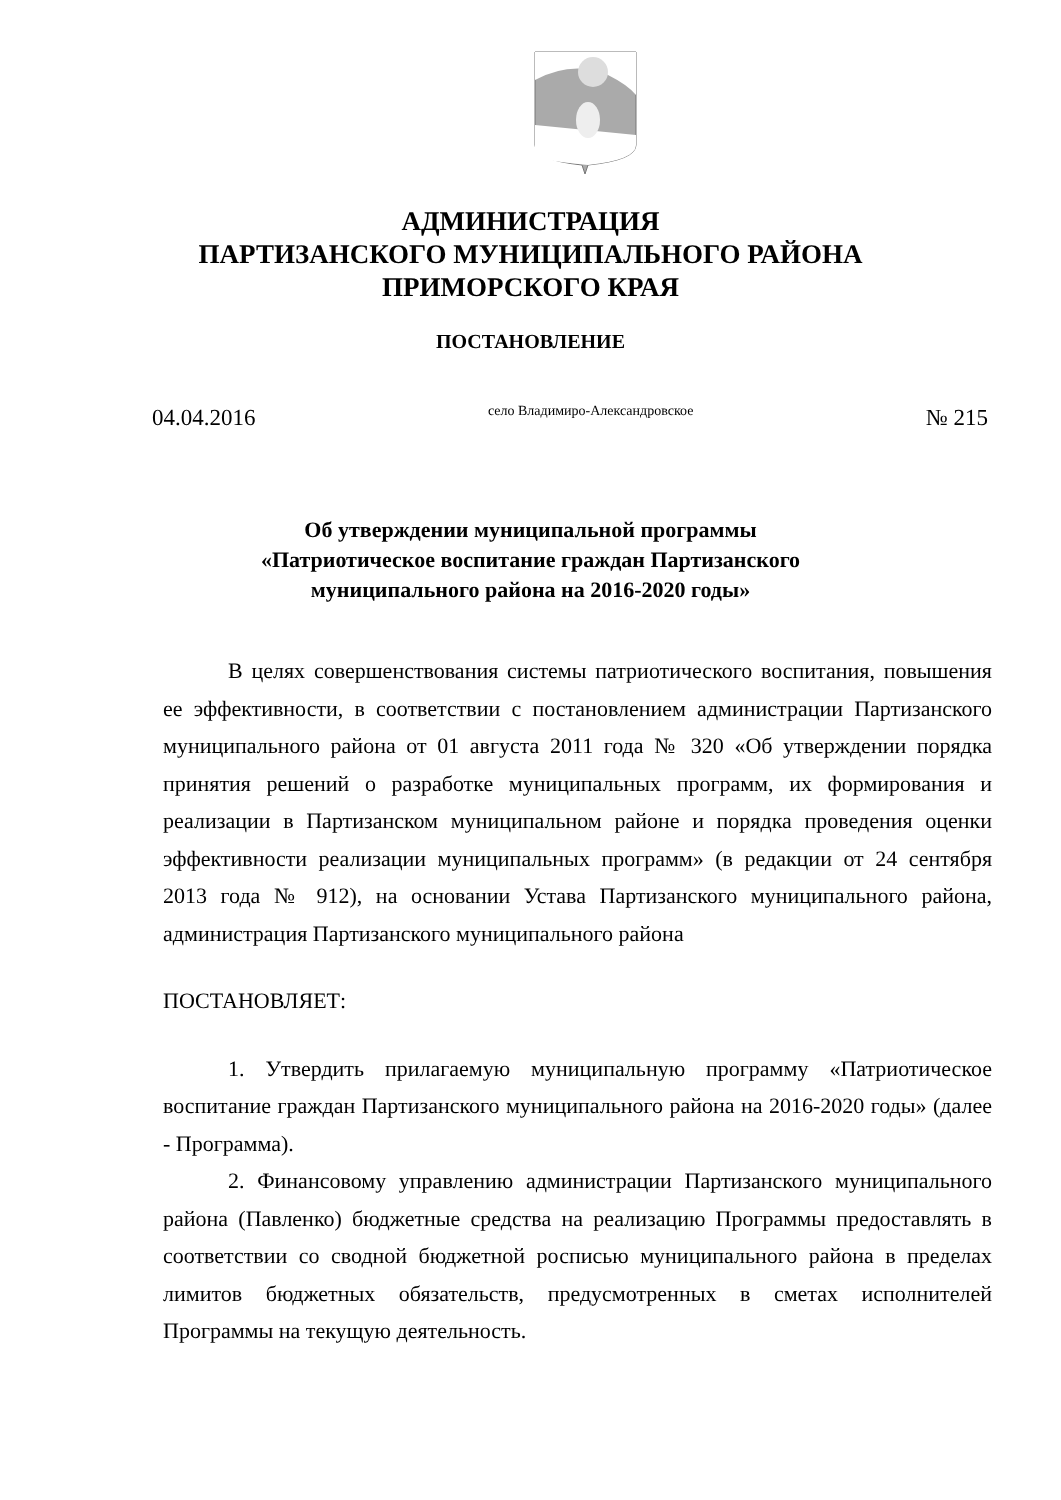АДМИНИСТРАЦИЯ
ПАРТИЗАНСКОГО МУНИЦИПАЛЬНОГО РАЙОНА
ПРИМОРСКОГО КРАЯ
ПОСТАНОВЛЕНИЕ
04.04.2016 село Владимиро-Александровское № 215
Об утверждении муниципальной программы
«Патриотическое воспитание граждан Партизанского
муниципального района на 2016-2020 годы»
В целях совершенствования системы патриотического воспитания, повышения ее эффективности, в соответствии с постановлением администрации Партизанского муниципального района от 01 августа 2011 года № 320 «Об утверждении порядка принятия решений о разработке муниципальных программ, их формирования и реализации в Партизанском муниципальном районе и порядка проведения оценки эффективности реализации муниципальных программ» (в редакции от 24 сентября 2013 года № 912), на основании Устава Партизанского муниципального района, администрация Партизанского муниципального района
ПОСТАНОВЛЯЕТ:
1. Утвердить прилагаемую муниципальную программу «Патриотическое воспитание граждан Партизанского муниципального района на 2016-2020 годы» (далее - Программа).
2. Финансовому управлению администрации Партизанского муниципального района (Павленко) бюджетные средства на реализацию Программы предоставлять в соответствии со сводной бюджетной росписью муниципального района в пределах лимитов бюджетных обязательств, предусмотренных в сметах исполнителей Программы на текущую деятельность.